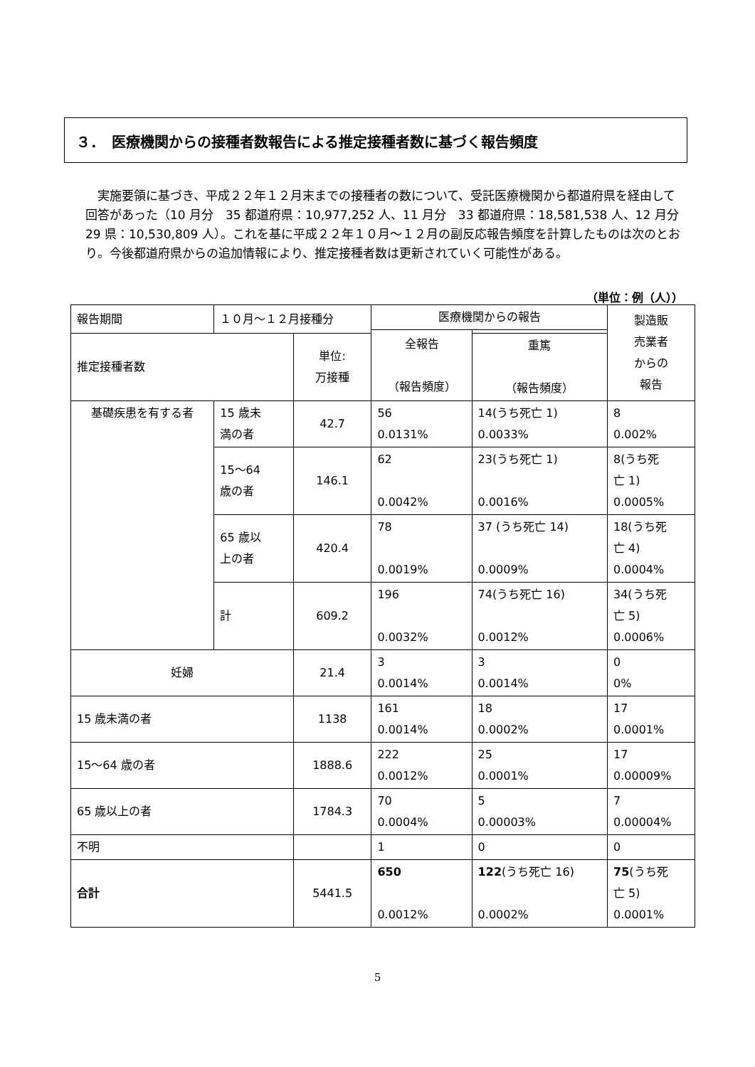３．　医療機関からの接種者数報告による推定接種者数に基づく報告頻度
実施要領に基づき、平成２２年１２月末までの接種者の数について、受託医療機関から都道府県を経由して回答があった（10 月分　35 都道府県：10,977,252 人、11 月分　33 都道府県：18,581,538 人、12 月分　29 県：10,530,809 人）。これを基に平成２２年１０月～１２月の副反応報告頻度を計算したものは次のとおり。今後都道府県からの追加情報により、推定接種者数は更新されていく可能性がある。
（単位：例（人））
| 報告期間 | １０月～１２月接種分 | | | 医療機関からの報告 | | 製造販 売業者 からの 報告 |
| --- | --- | --- | --- | --- | --- | --- |
| | | | | 全報告 （報告頻度） | | |
| 推定接種者数 | | | 単位: 万接種 | | 重篤 （報告頻度） | |
| 基礎疾患を有する者 | | 15 歳未 満の者 | 42.7 | 56 0.0131% | 14(うち死亡 1) 0.0033% | 8 0.002% |
| | | 15～64 歳の者 | 146.1 | 62 0.0042% | 23(うち死亡 1) 0.0016% | 8(うち死 亡 1) 0.0005% |
| | | 65 歳以 上の者 | 420.4 | 78 0.0019% | 37 (うち死亡 14) 0.0009% | 18(うち死 亡 4) 0.0004% |
| | | 計 | 609.2 | 196 0.0032% | 74(うち死亡 16) 0.0012% | 34(うち死 亡 5) 0.0006% |
| 妊婦 | | | 21.4 | 3 0.0014% | 3 0.0014% | 0 0% |
| 15 歳未満の者 | | | 1138 | 161 0.0014% | 18 0.0002% | 17 0.0001% |
| 15～64 歳の者 | | | 1888.6 | 222 0.0012% | 25 0.0001% | 17 0.00009% |
| 65 歳以上の者 | | | 1784.3 | 70 0.0004% | 5 0.00003% | 7 0.00004% |
| 不明 | | | | 1 | 0 | 0 |
| 合計 | | | 5441.5 | 650 0.0012% | 122 (うち死亡 16) 0.0002% | 75 (うち死 亡 5) 0.0001% |
5